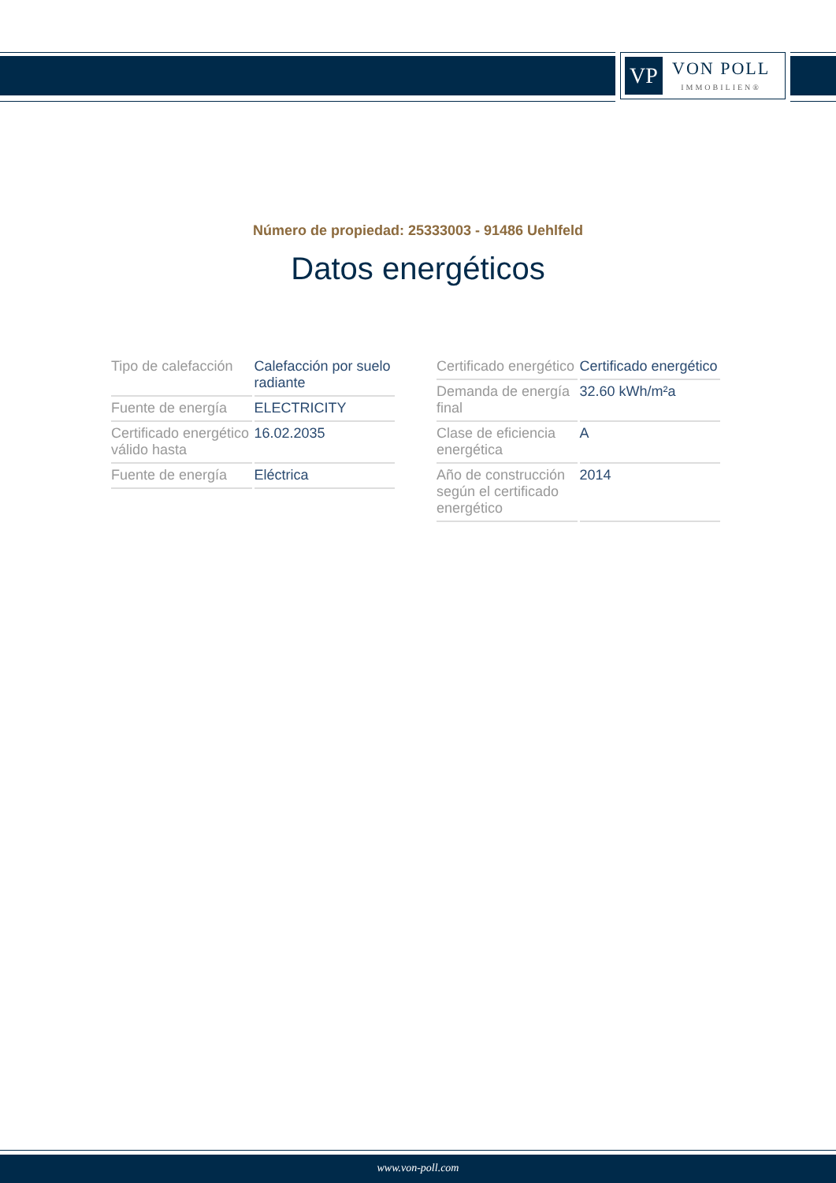VP
VON POLL
IMMOBILIEN®
Número de propiedad: 25333003 - 91486 Uehlfeld
Datos energéticos
| Tipo de calefacción | Calefacción por suelo radiante |
| Fuente de energía | ELECTRICITY |
| Certificado energético válido hasta | 16.02.2035 |
| Fuente de energía | Eléctrica |
| Certificado energético | Certificado energético |
| Demanda de energía final | 32.60 kWh/m²a |
| Clase de eficiencia energética | A |
| Año de construcción según el certificado energético | 2014 |
www.von-poll.com